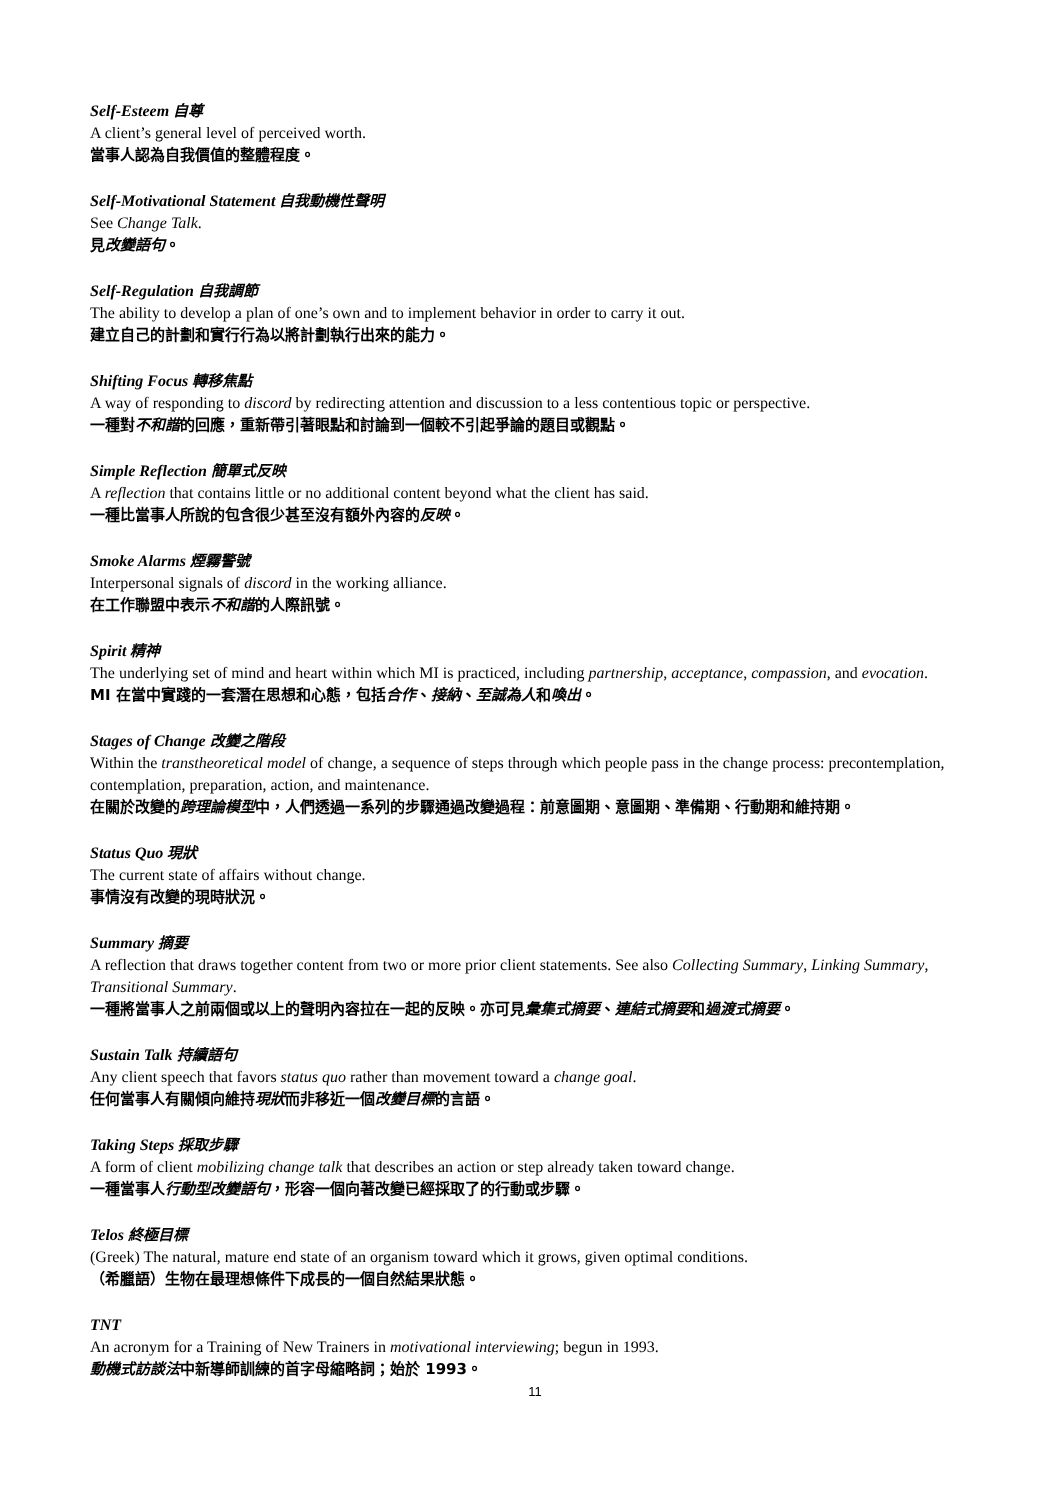Self-Esteem 自尊
A client’s general level of perceived worth.
當事人認為自我價值的整體程度。
Self-Motivational Statement 自我動機性聲明
See Change Talk.
見改變語句。
Self-Regulation 自我調節
The ability to develop a plan of one’s own and to implement behavior in order to carry it out.
建立自己的計劃和實行行為以將計劃執行出來的能力。
Shifting Focus 轉移焦點
A way of responding to discord by redirecting attention and discussion to a less contentious topic or perspective.
一種對不和諧的回應，重新帶引著眼點和討論到一個較不引起爭論的題目或觀點。
Simple Reflection 簡單式反映
A reflection that contains little or no additional content beyond what the client has said.
一種比當事人所說的包含很少甚至沒有額外內容的反映。
Smoke Alarms 煙霧警號
Interpersonal signals of discord in the working alliance.
在工作聯盟中表示不和諧的人際訊號。
Spirit 精神
The underlying set of mind and heart within which MI is practiced, including partnership, acceptance, compassion, and evocation.
MI 在當中實踐的一套潛在思想和心態，包括合作、接納、至誠為人和喚出。
Stages of Change 改變之階段
Within the transtheoretical model of change, a sequence of steps through which people pass in the change process: precontemplation, contemplation, preparation, action, and maintenance.
在關於改變的跨理論模型中，人們透過一系列的步驟通過改變過程：前意圖期、意圖期、準備期、行動期和維持期。
Status Quo 現狀
The current state of affairs without change.
事情沒有改變的現時狀況。
Summary 摘要
A reflection that draws together content from two or more prior client statements. See also Collecting Summary, Linking Summary, Transitional Summary.
一種將當事人之前兩個或以上的聲明內容拉在一起的反映。亦可見彙集式摘要、連結式摘要和過渡式摘要。
Sustain Talk 持續語句
Any client speech that favors status quo rather than movement toward a change goal.
任何當事人有關傾向維持現狀而非移近一個改變目標的言語。
Taking Steps 採取步驟
A form of client mobilizing change talk that describes an action or step already taken toward change.
一種當事人行動型改變語句，形容一個向著改變已經採取了的行動或步驟。
Telos 終極目標
(Greek) The natural, mature end state of an organism toward which it grows, given optimal conditions.
（希臘語）生物在最理想條件下成長的一個自然結果狀態。
TNT
An acronym for a Training of New Trainers in motivational interviewing; begun in 1993.
動機式訪談法中新導師訓練的首字母縮略詞；始於 1993。
11